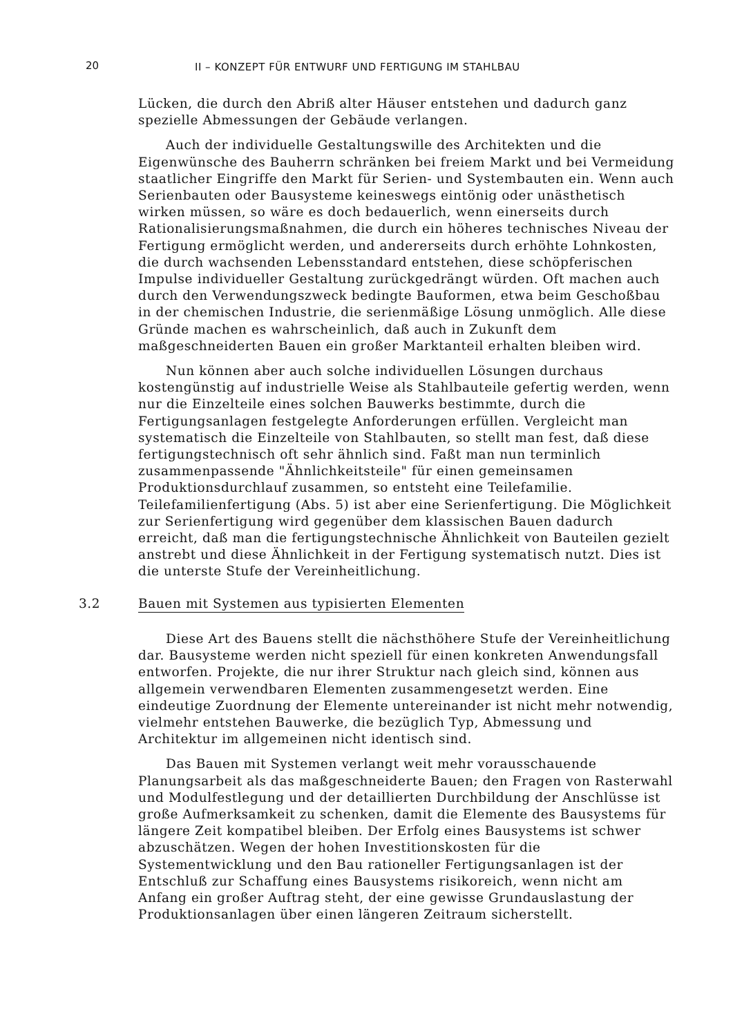20 II – KONZEPT FÜR ENTWURF UND FERTIGUNG IM STAHLBAU
Lücken, die durch den Abriß alter Häuser entstehen und dadurch ganz spezielle Abmessungen der Gebäude verlangen.
Auch der individuelle Gestaltungswille des Architekten und die Eigenwünsche des Bauherrn schränken bei freiem Markt und bei Vermeidung staatlicher Eingriffe den Markt für Serien- und Systembauten ein. Wenn auch Serienbauten oder Bausysteme keineswegs eintönig oder unästhetisch wirken müssen, so wäre es doch bedauerlich, wenn einerseits durch Rationalisierungsmaßnahmen, die durch ein höheres technisches Niveau der Fertigung ermöglicht werden, und andererseits durch erhöhte Lohnkosten, die durch wachsenden Lebensstandard entstehen, diese schöpferischen Impulse individueller Gestaltung zurückgedrängt würden. Oft machen auch durch den Verwendungszweck bedingte Bauformen, etwa beim Geschoßbau in der chemischen Industrie, die serienmäßige Lösung unmöglich. Alle diese Gründe machen es wahrscheinlich, daß auch in Zukunft dem maßgeschneiderten Bauen ein großer Marktanteil erhalten bleiben wird.
Nun können aber auch solche individuellen Lösungen durchaus kostengünstig auf industrielle Weise als Stahlbauteile gefertig werden, wenn nur die Einzelteile eines solchen Bauwerks bestimmte, durch die Fertigungsanlagen festgelegte Anforderungen erfüllen. Vergleicht man systematisch die Einzelteile von Stahlbauten, so stellt man fest, daß diese fertigungstechnisch oft sehr ähnlich sind. Faßt man nun terminlich zusammenpassende "Ähnlichkeitsteile" für einen gemeinsamen Produktionsdurchlauf zusammen, so entsteht eine Teilefamilie. Teilefamilienfertigung (Abs. 5) ist aber eine Serienfertigung. Die Möglichkeit zur Serienfertigung wird gegenüber dem klassischen Bauen dadurch erreicht, daß man die fertigungstechnische Ähnlichkeit von Bauteilen gezielt anstrebt und diese Ähnlichkeit in der Fertigung systematisch nutzt. Dies ist die unterste Stufe der Vereinheitlichung.
3.2 Bauen mit Systemen aus typisierten Elementen
Diese Art des Bauens stellt die nächsthöhere Stufe der Vereinheitlichung dar. Bausysteme werden nicht speziell für einen konkreten Anwendungsfall entworfen. Projekte, die nur ihrer Struktur nach gleich sind, können aus allgemein verwendbaren Elementen zusammengesetzt werden. Eine eindeutige Zuordnung der Elemente untereinander ist nicht mehr notwendig, vielmehr entstehen Bauwerke, die bezüglich Typ, Abmessung und Architektur im allgemeinen nicht identisch sind.
Das Bauen mit Systemen verlangt weit mehr vorausschauende Planungsarbeit als das maßgeschneiderte Bauen; den Fragen von Rasterwahl und Modulfestlegung und der detaillierten Durchbildung der Anschlüsse ist große Aufmerksamkeit zu schenken, damit die Elemente des Bausystems für längere Zeit kompatibel bleiben. Der Erfolg eines Bausystems ist schwer abzuschätzen. Wegen der hohen Investitionskosten für die Systementwicklung und den Bau rationeller Fertigungsanlagen ist der Entschluß zur Schaffung eines Bausystems risikoreich, wenn nicht am Anfang ein großer Auftrag steht, der eine gewisse Grundauslastung der Produktionsanlagen über einen längeren Zeitraum sicherstellt.